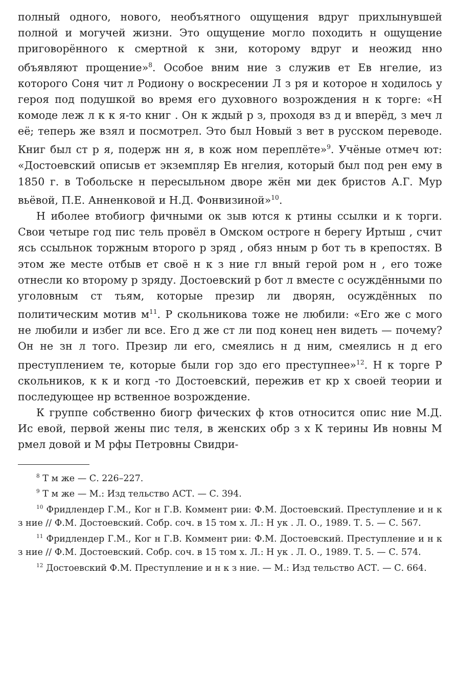полный одного, нового, необъятного ощущения вдруг прихлынувшей полной и могучей жизни. Это ощущение могло походить н ощущение приговорённого к смертной к зни, которому вдруг и неожид нно объявляют прощение»<sup>8</sup>. Особое вним ние з служив ет Ев нгелие, из которого Соня чит л Родиону о воскресении Л з ря и которое н ходилось у героя под подушкой во время его духовного возрождения н к торге: «Н комоде леж л к к я-то книг . Он к ждый р з, проходя вз д и вперёд, з меч л её; теперь же взял и посмотрел. Это был Новый з вет в русском переводе. Книг был ст р я, подерж нн я, в кож ном переплёте»<sup>9</sup>. Учёные отмеч ют: «Достоевский описыв ет экземпляр Ев нгелия, который был под рен ему в 1850 г. в Тобольске н пересыльном дворе жён ми дек бристов А.Г. Мур вьёвой, П.Е. Анненковой и Н.Д. Фонвизиной»<sup>10</sup>.
Н иболее втобиогр фичными ок зыв ются к ртины ссылки и к торги. Свои четыре год пис тель провёл в Омском остроге н берегу Иртыш , счит ясь ссыльнок торжным второго р зряд , обяз нным р бот ть в крепостях. В этом же месте отбыв ет своё н к з ние гл вный герой ром н , его тоже отнесли ко второму р зряду. Достоевский р бот л вместе с осуждёнными по уголовным ст тьям, которые презир ли дворян, осуждённых по политическим мотив м<sup>11</sup>. Р скольникова тоже не любили: «Его же с мого не любили и избег ли все. Его д же ст ли под конец нен видеть — почему? Он не зн л того. Презир ли его, смеялись н д ним, смеялись н д его преступлением те, которые были гор здо его преступнее»<sup>12</sup>. Н к торге Р скольников, к к и когд -то Достоевский, пережив ет кр х своей теории и последующее нр вственное возрождение.
К группе собственно биогр фических ф ктов относится опис ние М.Д. Ис евой, первой жены пис теля, в женских обр з х К терины Ив новны М рмел довой и М рфы Петровны Свидри-
<sup>8</sup> Т м же — С. 226–227.
<sup>9</sup> Т м же — М.: Изд тельство АСТ. — С. 394.
<sup>10</sup> Фридлендер Г.М., Ког н Г.В. Коммент рии: Ф.М. Достоевский. Преступление и н к з ние // Ф.М. Достоевский. Собр. соч. в 15 том х. Л.: Н ук . Л. О., 1989. Т. 5. — С. 567.
<sup>11</sup> Фридлендер Г.М., Ког н Г.В. Коммент рии: Ф.М. Достоевский. Преступление и н к з ние // Ф.М. Достоевский. Собр. соч. в 15 том х. Л.: Н ук . Л. О., 1989. Т. 5. — С. 574.
<sup>12</sup> Достоевский Ф.М. Преступление и н к з ние. — М.: Изд тельство АСТ. — С. 664.